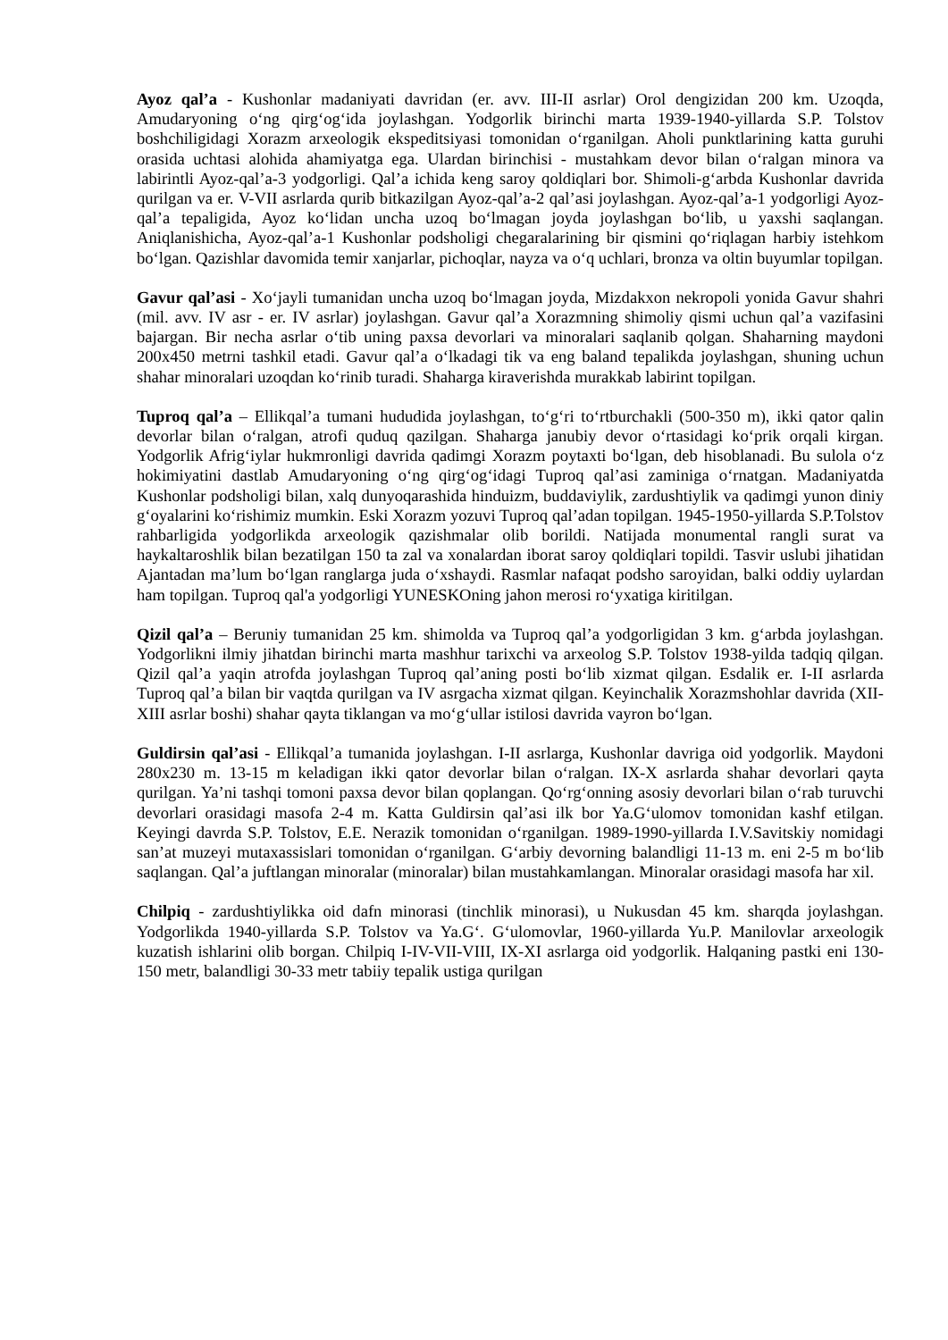Ayoz qal’a - Kushonlar madaniyati davridan (er. avv. III-II asrlar) Orol dengizidan 200 km. Uzoqda, Amudaryoning o‘ng qirg‘og‘ida joylashgan. Yodgorlik birinchi marta 1939-1940-yillarda S.P. Tolstov boshchiligidagi Xorazm arxeologik ekspeditsiyasi tomonidan o‘rganilgan. Aholi punktlarining katta guruhi orasida uchtasi alohida ahamiyatga ega. Ulardan birinchisi - mustahkam devor bilan o‘ralgan minora va labirintli Ayoz-qal’a-3 yodgorligi. Qal’a ichida keng saroy qoldiqlari bor. Shimoli-g‘arbda Kushonlar davrida qurilgan va er. V-VII asrlarda qurib bitkazilgan Ayoz-qal’a-2 qal’asi joylashgan. Ayoz-qal’a-1 yodgorligi Ayoz-qal’a tepaligida, Ayoz ko‘lidan uncha uzoq bo‘lmagan joyda joylashgan bo‘lib, u yaxshi saqlangan. Aniqlanishicha, Ayoz-qal’a-1 Kushonlar podsholigi chegaralarining bir qismini qo‘riqlagan harbiy istehkom bo‘lgan. Qazishlar davomida temir xanjarlar, pichoqlar, nayza va o‘q uchlari, bronza va oltin buyumlar topilgan.
Gavur qal’asi - Xo‘jayli tumanidan uncha uzoq bo‘lmagan joyda, Mizdakxon nekropoli yonida Gavur shahri (mil. avv. IV asr - er. IV asrlar) joylashgan. Gavur qal’a Xorazmning shimoliy qismi uchun qal’a vazifasini bajargan. Bir necha asrlar o‘tib uning paxsa devorlari va minoralari saqlanib qolgan. Shaharning maydoni 200x450 metrni tashkil etadi. Gavur qal’a o‘lkadagi tik va eng baland tepalikda joylashgan, shuning uchun shahar minoralari uzoqdan ko‘rinib turadi. Shaharga kiraverishda murakkab labirint topilgan.
Tuproq qal’a – Ellikqal’a tumani hududida joylashgan, to‘g‘ri to‘rtburchakli (500-350 m), ikki qator qalin devorlar bilan o‘ralgan, atrofi quduq qazilgan. Shaharga janubiy devor o‘rtasidagi ko‘prik orqali kirgan. Yodgorlik Afrig‘iylar hukmronligi davrida qadimgi Xorazm poytaxti bo‘lgan, deb hisoblanadi. Bu sulola o‘z hokimiyatini dastlab Amudaryoning o‘ng qirg‘og‘idagi Tuproq qal’asi zaminiga o‘rnatgan. Madaniyatda Kushonlar podsholigi bilan, xalq dunyoqarashida hinduizm, buddaviylik, zardushtiylik va qadimgi yunon diniy g‘oyalarini ko‘rishimiz mumkin. Eski Xorazm yozuvi Tuproq qal’adan topilgan. 1945-1950-yillarda S.P.Tolstov rahbarligida yodgorlikda arxeologik qazishmalar olib borildi. Natijada monumental rangli surat va haykaltaroshlik bilan bezatilgan 150 ta zal va xonalardan iborat saroy qoldiqlari topildi. Tasvir uslubi jihatidan Ajantadan ma’lum bo‘lgan ranglarga juda o‘xshaydi. Rasmlar nafaqat podsho saroyidan, balki oddiy uylardan ham topilgan. Tuproq qal'a yodgorligi YUNESKOning jahon merosi ro‘yxatiga kiritilgan.
Qizil qal’a – Beruniy tumanidan 25 km. shimolda va Tuproq qal’a yodgorligidan 3 km. g‘arbda joylashgan. Yodgorlikni ilmiy jihatdan birinchi marta mashhur tarixchi va arxeolog S.P. Tolstov 1938-yilda tadqiq qilgan. Qizil qal’a yaqin atrofda joylashgan Tuproq qal’aning posti bo‘lib xizmat qilgan. Esdalik er. I-II asrlarda Tuproq qal’a bilan bir vaqtda qurilgan va IV asrgacha xizmat qilgan. Keyinchalik Xorazmshohlar davrida (XII-XIII asrlar boshi) shahar qayta tiklangan va mo‘g‘ullar istilosi davrida vayron bo‘lgan.
Guldirsin qal’asi - Ellikqal’a tumanida joylashgan. I-II asrlarga, Kushonlar davriga oid yodgorlik. Maydoni 280x230 m. 13-15 m keladigan ikki qator devorlar bilan o‘ralgan. IX-X asrlarda shahar devorlari qayta qurilgan. Ya’ni tashqi tomoni paxsa devor bilan qoplangan. Qo‘rg‘onning asosiy devorlari bilan o‘rab turuvchi devorlari orasidagi masofa 2-4 m. Katta Guldirsin qal’asi ilk bor Ya.G‘ulomov tomonidan kashf etilgan. Keyingi davrda S.P. Tolstov, E.E. Nerazik tomonidan o‘rganilgan. 1989-1990-yillarda I.V.Savitskiy nomidagi san’at muzeyi mutaxassislari tomonidan o‘rganilgan. G‘arbiy devorning balandligi 11-13 m. eni 2-5 m bo‘lib saqlangan. Qal’a juftlangan minoralar (minoralar) bilan mustahkamlangan. Minoralar orasidagi masofa har xil.
Chilpiq - zardushtiylikka oid dafn minorasi (tinchlik minorasi), u Nukusdan 45 km. sharqda joylashgan. Yodgorlikda 1940-yillarda S.P. Tolstov va Ya.G‘. G‘ulomovlar, 1960-yillarda Yu.P. Manilovlar arxeologik kuzatish ishlarini olib borgan. Chilpiq I-IV-VII-VIII, IX-XI asrlarga oid yodgorlik. Halqaning pastki eni 130-150 metr, balandligi 30-33 metr tabiiy tepalik ustiga qurilgan